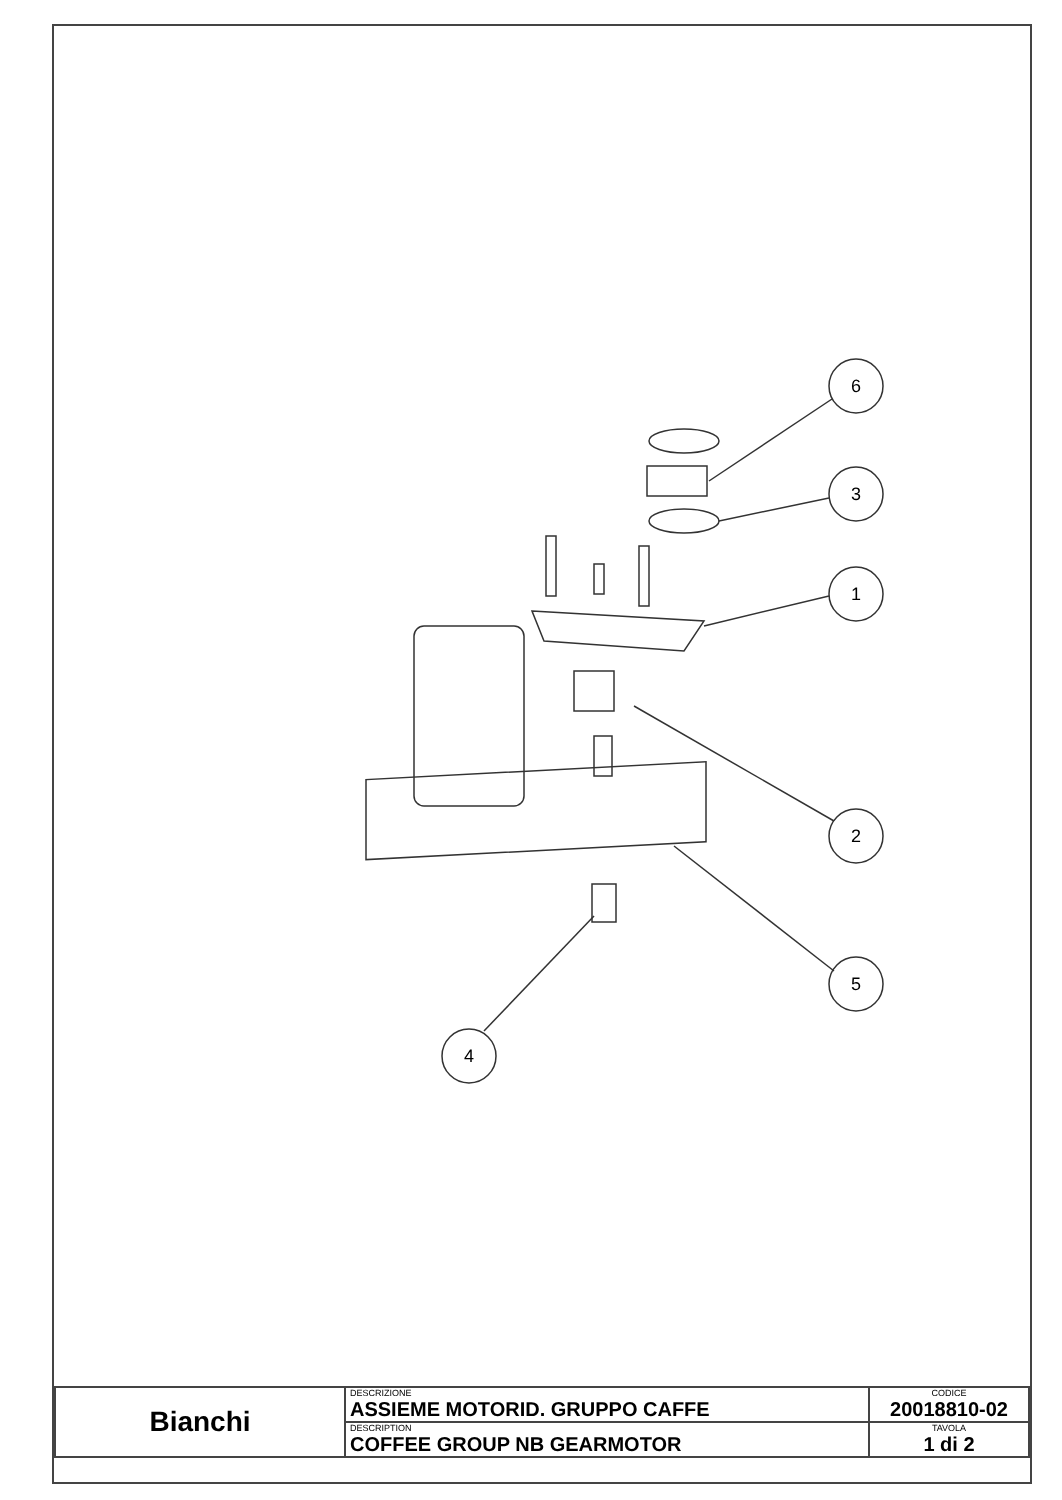6
3
1
2
5
4
| Bianchi | DESCRIZIONE ASSIEME MOTORID. GRUPPO CAFFE | CODICE 20018810-02 |
| | DESCRIPTION COFFEE GROUP NB GEARMOTOR | TAVOLA 1 di 2 |